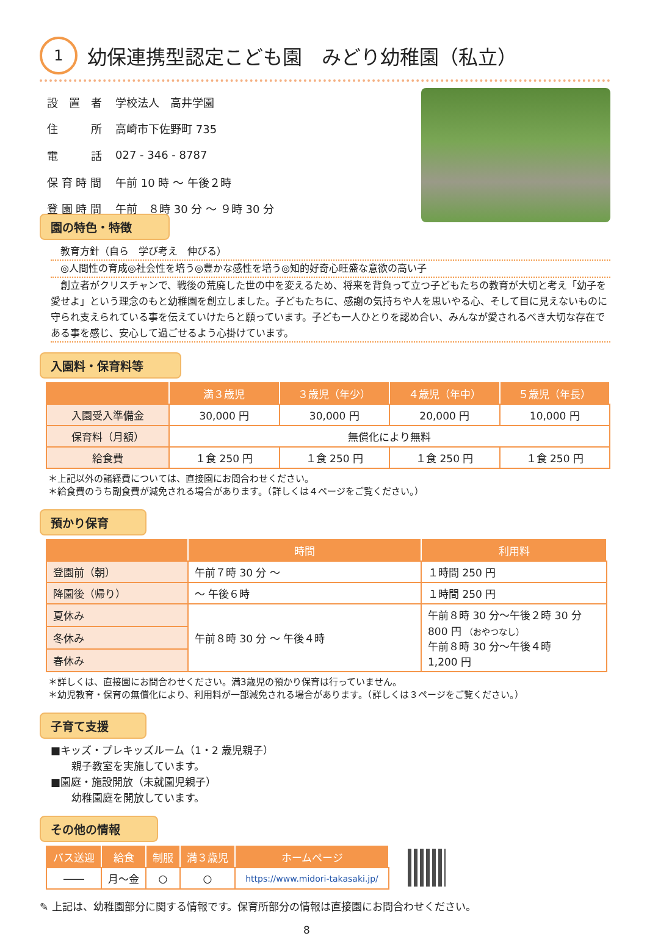1
幼保連携型認定こども園　みどり幼稚園（私立）
| 設 置 者 | 学校法人 高井学園 |
| 住 所 | 高崎市下佐野町 735 |
| 電 話 | 027 - 346 - 8787 |
| 保 育 時 間 | 午前 10 時 ～ 午後２時 |
| 登 園 時 間 | 午前 ８時 30 分 ～ ９時 30 分 |
園の特色・特徴
　教育方針（自ら　学び考え　伸びる）
　◎人間性の育成◎社会性を培う◎豊かな感性を培う◎知的好奇心旺盛な意欲の高い子
　創立者がクリスチャンで、戦後の荒廃した世の中を変えるため、将来を背負って立つ子どもたちの教育が大切と考え「幼子を愛せよ」という理念のもと幼稚園を創立しました。子どもたちに、感謝の気持ちや人を思いやる心、そして目に見えないものに守られ支えられている事を伝えていけたらと願っています。子ども一人ひとりを認め合い、みんなが愛されるべき大切な存在である事を感じ、安心して過ごせるよう心掛けています。
入園料・保育料等
| | 満３歳児 | ３歳児（年少） | ４歳児（年中） | ５歳児（年長） |
| --- | --- | --- | --- | --- |
| 入園受入準備金 | 30,000 円 | 30,000 円 | 20,000 円 | 10,000 円 |
| 保育料（月額） | 無償化により無料 | | | |
| 給食費 | １食 250 円 | １食 250 円 | １食 250 円 | １食 250 円 |
＊上記以外の諸経費については、直接園にお問合わせください。
＊給食費のうち副食費が減免される場合があります。（詳しくは４ページをご覧ください。）
預かり保育
| | 時間 | 利用料 |
| --- | --- | --- |
| 登園前（朝） | 午前７時 30 分 ～ | １時間 250 円 |
| 降園後（帰り） | ～ 午後６時 | １時間 250 円 |
| 夏休み | 午前８時 30 分 ～ 午後４時 | 午前８時 30 分～午後２時 30 分 800 円 （おやつなし） 午前８時 30 分～午後４時 1,200 円 |
| 冬休み | | |
| 春休み | | |
＊詳しくは、直接園にお問合わせください。満3歳児の預かり保育は行っていません。
＊幼児教育・保育の無償化により、利用料が一部減免される場合があります。（詳しくは３ページをご覧ください。）
子育て支援
■キッズ・プレキッズルーム（1・2 歳児親子）
　　親子教室を実施しています。
■園庭・施設開放（未就園児親子）
　　幼稚園庭を開放しています。
その他の情報
| バス送迎 | 給食 | 制服 | 満３歳児 | ホームページ |
| --- | --- | --- | --- | --- |
| ―― | 月～金 | ○ | ○ | https://www.midori-takasaki.jp/ |
✎ 上記は、幼稚園部分に関する情報です。保育所部分の情報は直接園にお問合わせください。
8